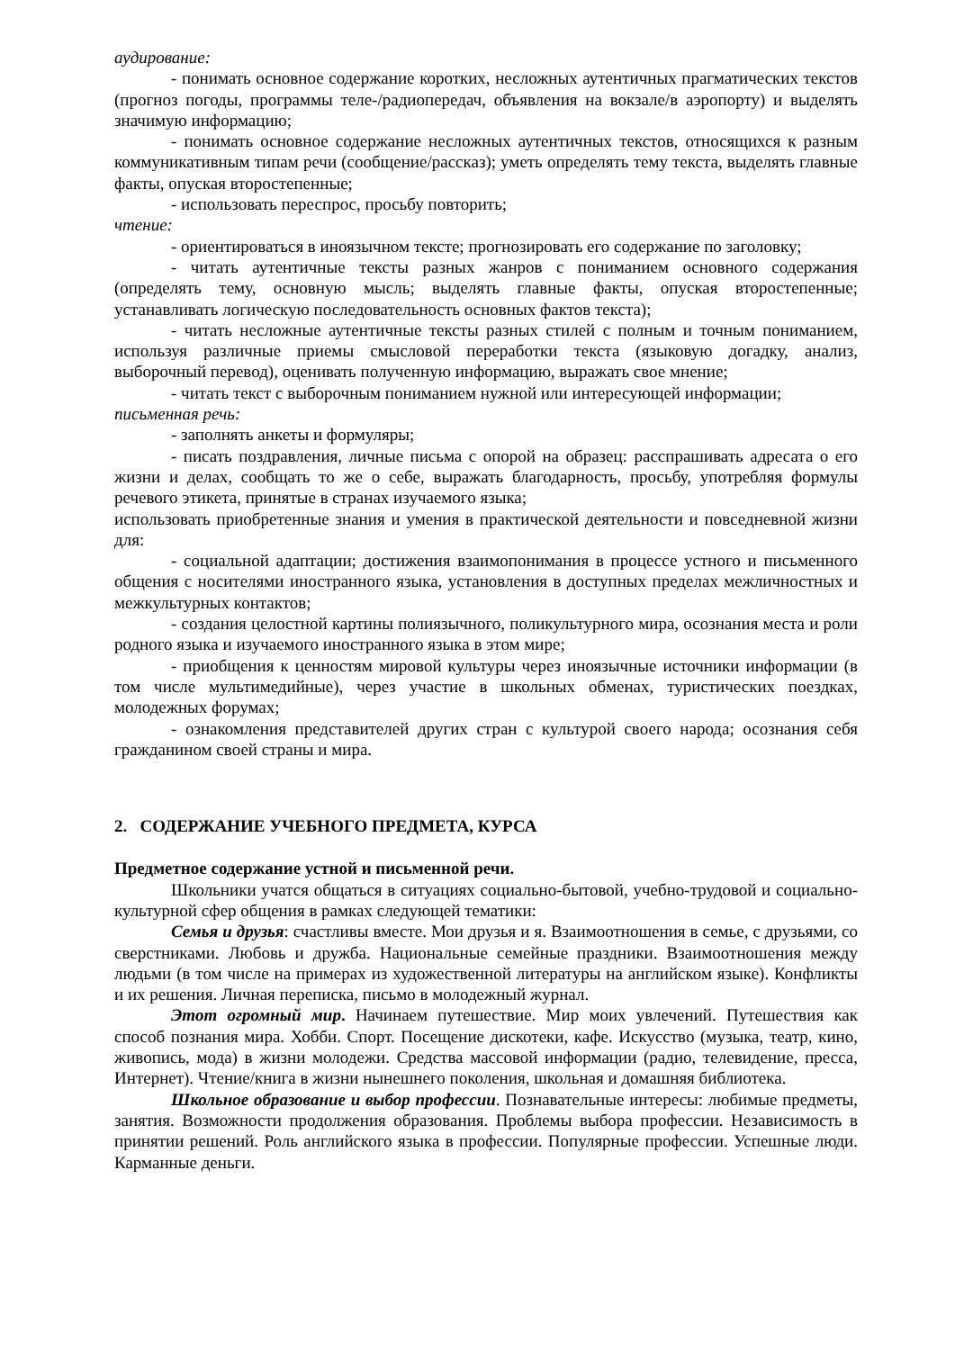аудирование:
- понимать основное содержание коротких, несложных аутентичных прагматических текстов (прогноз погоды, программы теле-/радиопередач, объявления на вокзале/в аэропорту) и выделять значимую информацию;
- понимать основное содержание несложных аутентичных текстов, относящихся к разным коммуникативным типам речи (сообщение/рассказ); уметь определять тему текста, выделять главные факты, опуская второстепенные;
- использовать переспрос, просьбу повторить;
чтение:
- ориентироваться в иноязычном тексте; прогнозировать его содержание по заголовку;
- читать аутентичные тексты разных жанров с пониманием основного содержания (определять тему, основную мысль; выделять главные факты, опуская второстепенные; устанавливать логическую последовательность основных фактов текста);
- читать несложные аутентичные тексты разных стилей с полным и точным пониманием, используя различные приемы смысловой переработки текста (языковую догадку, анализ, выборочный перевод), оценивать полученную информацию, выражать свое мнение;
- читать текст с выборочным пониманием нужной или интересующей информации;
письменная речь:
- заполнять анкеты и формуляры;
- писать поздравления, личные письма с опорой на образец: расспрашивать адресата о его жизни и делах, сообщать то же о себе, выражать благодарность, просьбу, употребляя формулы речевого этикета, принятые в странах изучаемого языка;
использовать приобретенные знания и умения в практической деятельности и повседневной жизни для:
- социальной адаптации; достижения взаимопонимания в процессе устного и письменного общения с носителями иностранного языка, установления в доступных пределах межличностных и межкультурных контактов;
- создания целостной картины полиязычного, поликультурного мира, осознания места и роли родного языка и изучаемого иностранного языка в этом мире;
- приобщения к ценностям мировой культуры через иноязычные источники информации (в том числе мультимедийные), через участие в школьных обменах, туристических поездках, молодежных форумах;
- ознакомления представителей других стран с культурой своего народа; осознания себя гражданином своей страны и мира.
2. СОДЕРЖАНИЕ УЧЕБНОГО ПРЕДМЕТА, КУРСА
Предметное содержание устной и письменной речи.
Школьники учатся общаться в ситуациях социально-бытовой, учебно-трудовой и социально-культурной сфер общения в рамках следующей тематики:
Семья и друзья: счастливы вместе. Мои друзья и я. Взаимоотношения в семье, с друзьями, со сверстниками. Любовь и дружба. Национальные семейные праздники. Взаимоотношения между людьми (в том числе на примерах из художественной литературы на английском языке). Конфликты и их решения. Личная переписка, письмо в молодежный журнал.
Этот огромный мир. Начинаем путешествие. Мир моих увлечений. Путешествия как способ познания мира. Хобби. Спорт. Посещение дискотеки, кафе. Искусство (музыка, театр, кино, живопись, мода) в жизни молодежи. Средства массовой информации (радио, телевидение, пресса, Интернет). Чтение/книга в жизни нынешнего поколения, школьная и домашняя библиотека.
Школьное образование и выбор профессии. Познавательные интересы: любимые предметы, занятия. Возможности продолжения образования. Проблемы выбора профессии. Независимость в принятии решений. Роль английского языка в профессии. Популярные профессии. Успешные люди. Карманные деньги.